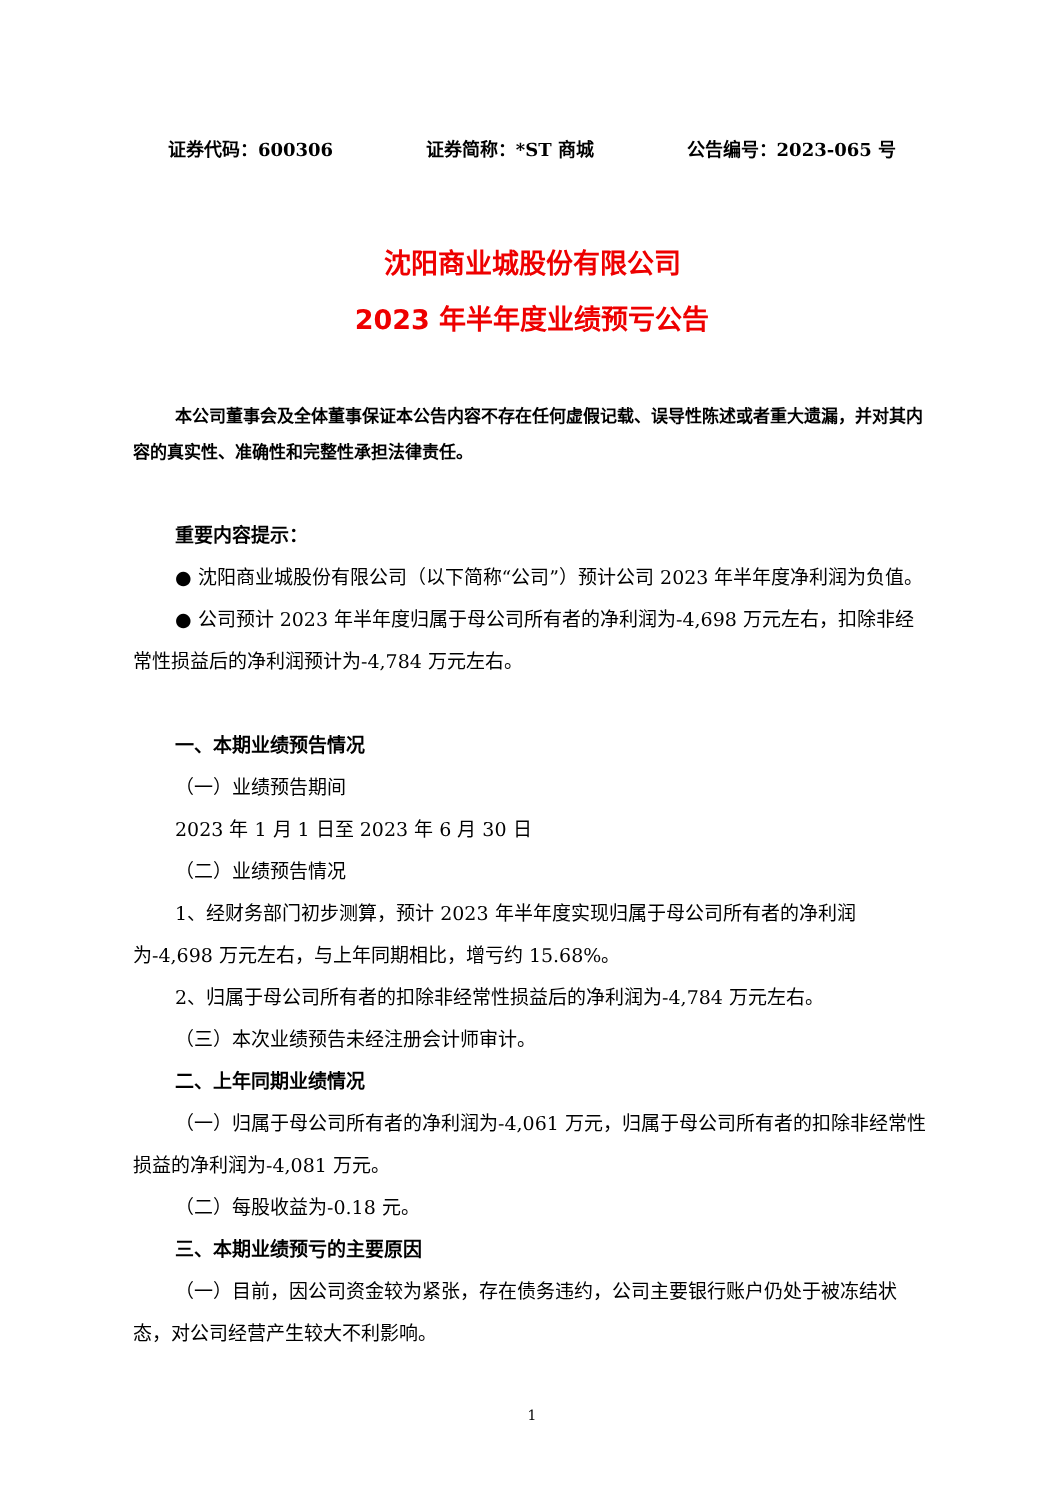证券代码：600306 证券简称：*ST 商城 公告编号：2023-065 号
沈阳商业城股份有限公司
2023 年半年度业绩预亏公告
本公司董事会及全体董事保证本公告内容不存在任何虚假记载、误导性陈述或者重大遗漏，并对其内容的真实性、准确性和完整性承担法律责任。
重要内容提示：
● 沈阳商业城股份有限公司（以下简称“公司”）预计公司 2023 年半年度净利润为负值。
● 公司预计 2023 年半年度归属于母公司所有者的净利润为-4,698 万元左右，扣除非经常性损益后的净利润预计为-4,784 万元左右。
一、本期业绩预告情况
（一）业绩预告期间
2023 年 1 月 1 日至 2023 年 6 月 30 日
（二）业绩预告情况
1、经财务部门初步测算，预计 2023 年半年度实现归属于母公司所有者的净利润为-4,698 万元左右，与上年同期相比，增亏约 15.68%。
2、归属于母公司所有者的扣除非经常性损益后的净利润为-4,784 万元左右。
（三）本次业绩预告未经注册会计师审计。
二、上年同期业绩情况
（一）归属于母公司所有者的净利润为-4,061 万元，归属于母公司所有者的扣除非经常性损益的净利润为-4,081 万元。
（二）每股收益为-0.18 元。
三、本期业绩预亏的主要原因
（一）目前，因公司资金较为紧张，存在债务违约，公司主要银行账户仍处于被冻结状态，对公司经营产生较大不利影响。
1